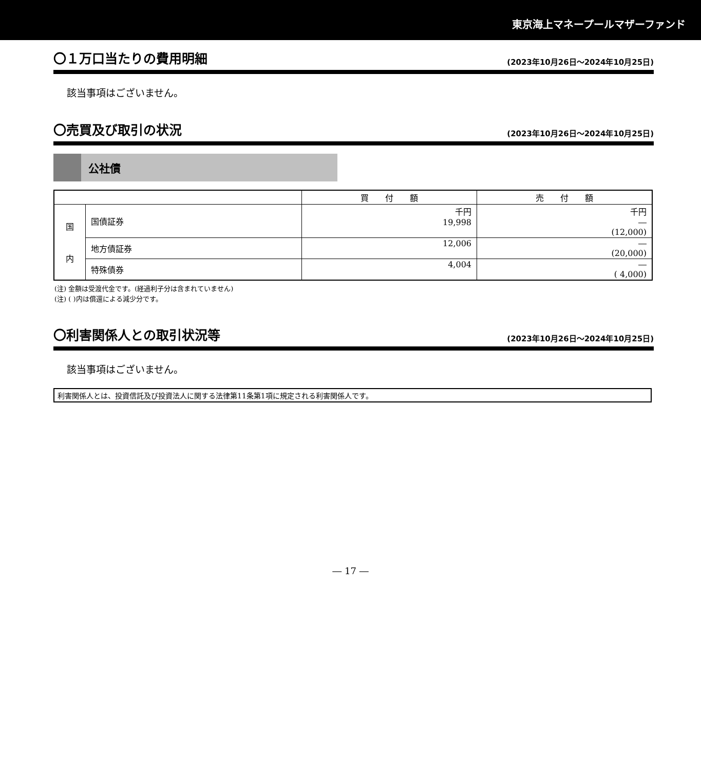東京海上マネープールマザーファンド
〇１万口当たりの費用明細 (2023年10月26日～2024年10月25日)
該当事項はございません。
〇売買及び取引の状況 (2023年10月26日～2024年10月25日)
公社債
| | | 買 付 額 | 売 付 額 |
| --- | --- | --- | --- |
| 国 内 | 国債証券 | 千円 19,998 | 千円 ― (12,000) |
| | 地方債証券 | 12,006 | ― (20,000) |
| | 特殊債券 | 4,004 | ― ( 4,000) |
(注) 金額は受渡代金です。(経過利子分は含まれていません)
(注) ( )内は償還による減少分です。
〇利害関係人との取引状況等 (2023年10月26日～2024年10月25日)
該当事項はございません。
利害関係人とは、投資信託及び投資法人に関する法律第11条第1項に規定される利害関係人です。
― 17 ―